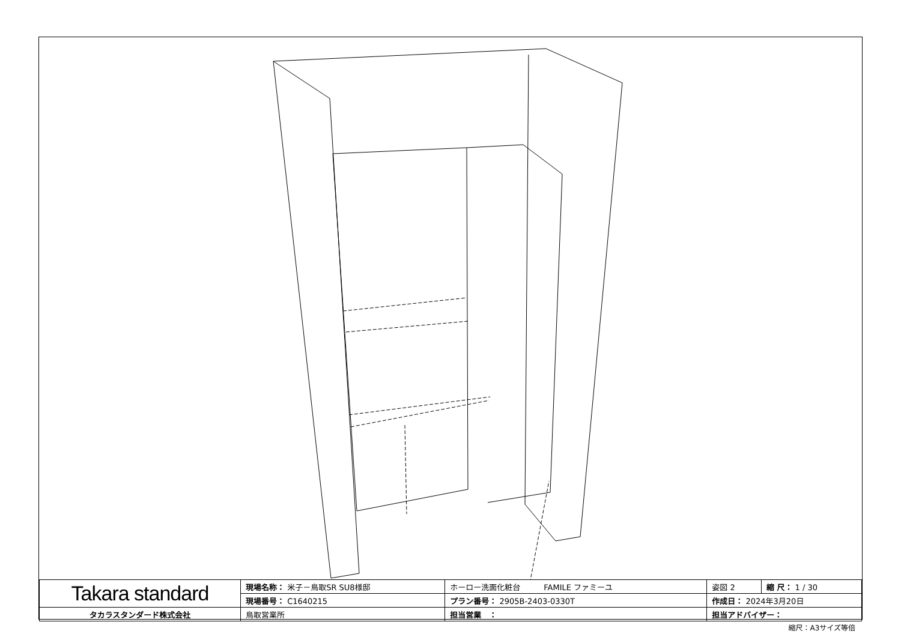| Takara standard | 現場名称： 米子－鳥取SR SU8様邸 | ホーロー洗面化粧台 FAMILE ファミーユ | 姿図 2 | 縮 尺： 1 / 30 |
| | 現場番号： C1640215 | プラン番号： 2905B-2403-0330T | 作成日： 2024年3月20日 | |
| タカラスタンダード株式会社 | 鳥取営業所 | 担当営業 ： | 担当アドバイザー： | |
縮尺：A3サイズ等倍